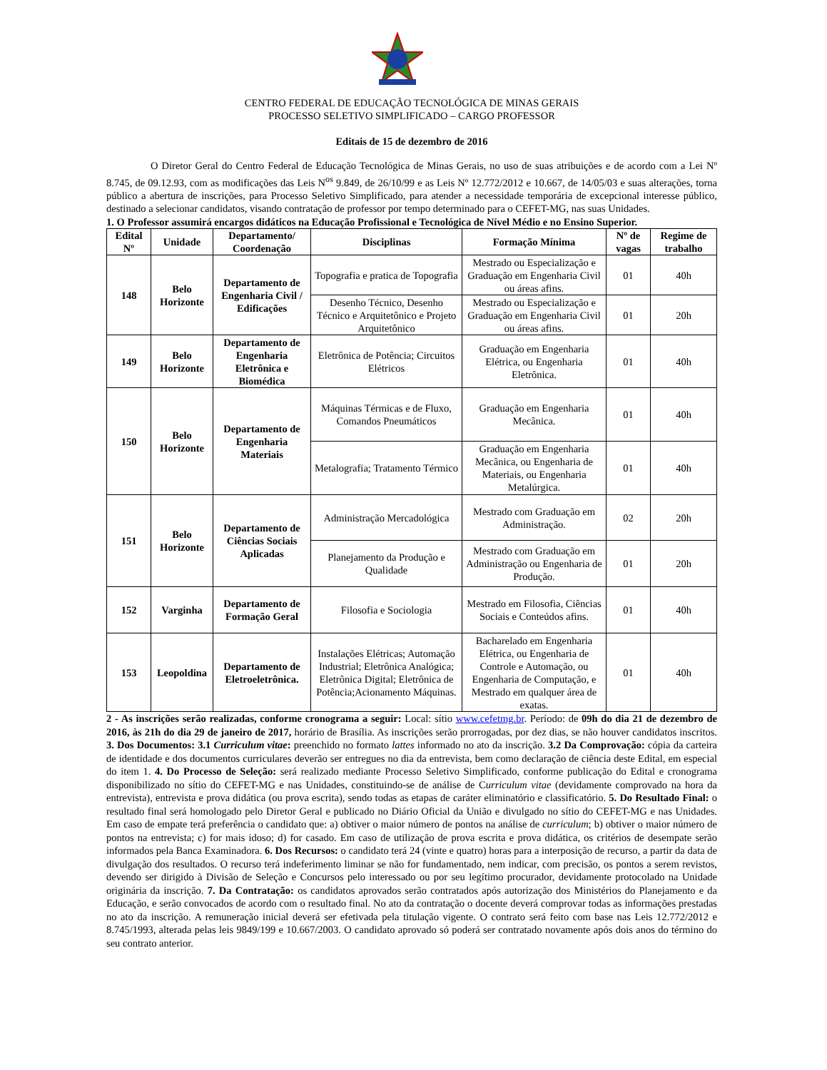CENTRO FEDERAL DE EDUCAÇÃO TECNOLÓGICA DE MINAS GERAIS
PROCESSO SELETIVO SIMPLIFICADO – CARGO PROFESSOR
Editais de 15 de dezembro de 2016
O Diretor Geral do Centro Federal de Educação Tecnológica de Minas Gerais, no uso de suas atribuições e de acordo com a Lei Nº 8.745, de 09.12.93, com as modificações das Leis N<sup>os</sup> 9.849, de 26/10/99 e as Leis Nº 12.772/2012 e 10.667, de 14/05/03 e suas alterações, torna público a abertura de inscrições, para Processo Seletivo Simplificado, para atender a necessidade temporária de excepcional interesse público, destinado a selecionar candidatos, visando contratação de professor por tempo determinado para o CEFET-MG, nas suas Unidades.
1. O Professor assumirá encargos didáticos na Educação Profissional e Tecnológica de Nível Médio e no Ensino Superior.
| Edital Nº | Unidade | Departamento/ Coordenação | Disciplinas | Formação Mínima | Nº de vagas | Regime de trabalho |
| --- | --- | --- | --- | --- | --- | --- |
| 148 | Belo Horizonte | Departamento de Engenharia Civil / Edificações | Topografia e pratica de Topografia | Mestrado ou Especialização e Graduação em Engenharia Civil ou áreas afins. | 01 | 40h |
| | | | Desenho Técnico, Desenho Técnico e Arquitetônico e Projeto Arquitetônico | Mestrado ou Especialização e Graduação em Engenharia Civil ou áreas afins. | 01 | 20h |
| 149 | Belo Horizonte | Departamento de Engenharia Eletrônica e Biomédica | Eletrônica de Potência; Circuitos Elétricos | Graduação em Engenharia Elétrica, ou Engenharia Eletrônica. | 01 | 40h |
| 150 | Belo Horizonte | Departamento de Engenharia Materiais | Máquinas Térmicas e de Fluxo, Comandos Pneumáticos | Graduação em Engenharia Mecânica. | 01 | 40h |
| | | | Metalografia; Tratamento Térmico | Graduação em Engenharia Mecânica, ou Engenharia de Materiais, ou Engenharia Metalúrgica. | 01 | 40h |
| 151 | Belo Horizonte | Departamento de Ciências Sociais Aplicadas | Administração Mercadológica | Mestrado com Graduação em Administração. | 02 | 20h |
| | | | Planejamento da Produção e Qualidade | Mestrado com Graduação em Administração ou Engenharia de Produção. | 01 | 20h |
| 152 | Varginha | Departamento de Formação Geral | Filosofia e Sociologia | Mestrado em Filosofia, Ciências Sociais e Conteúdos afins. | 01 | 40h |
| 153 | Leopoldina | Departamento de Eletroeletrônica. | Instalações Elétricas; Automação Industrial; Eletrônica Analógica; Eletrônica Digital; Eletrônica de Potência;Acionamento Máquinas. | Bacharelado em Engenharia Elétrica, ou Engenharia de Controle e Automação, ou Engenharia de Computação, e Mestrado em qualquer área de exatas. | 01 | 40h |
2 - As inscrições serão realizadas, conforme cronograma a seguir: Local: sítio www.cefetmg.br. Período: de 09h do dia 21 de dezembro de 2016, às 21h do dia 29 de janeiro de 2017, horário de Brasília. As inscrições serão prorrogadas, por dez dias, se não houver candidatos inscritos. 3. Dos Documentos: 3.1 Curriculum vitae: preenchido no formato lattes informado no ato da inscrição. 3.2 Da Comprovação: cópia da carteira de identidade e dos documentos curriculares deverão ser entregues no dia da entrevista, bem como declaração de ciência deste Edital, em especial do item 1. 4. Do Processo de Seleção: será realizado mediante Processo Seletivo Simplificado, conforme publicação do Edital e cronograma disponibilizado no sítio do CEFET-MG e nas Unidades, constituindo-se de análise de Curriculum vitae (devidamente comprovado na hora da entrevista), entrevista e prova didática (ou prova escrita), sendo todas as etapas de caráter eliminatório e classificatório. 5. Do Resultado Final: o resultado final será homologado pelo Diretor Geral e publicado no Diário Oficial da União e divulgado no sítio do CEFET-MG e nas Unidades. Em caso de empate terá preferência o candidato que: a) obtiver o maior número de pontos na análise de curriculum; b) obtiver o maior número de pontos na entrevista; c) for mais idoso; d) for casado. Em caso de utilização de prova escrita e prova didática, os critérios de desempate serão informados pela Banca Examinadora. 6. Dos Recursos: o candidato terá 24 (vinte e quatro) horas para a interposição de recurso, a partir da data de divulgação dos resultados. O recurso terá indeferimento liminar se não for fundamentado, nem indicar, com precisão, os pontos a serem revistos, devendo ser dirigido à Divisão de Seleção e Concursos pelo interessado ou por seu legítimo procurador, devidamente protocolado na Unidade originária da inscrição. 7. Da Contratação: os candidatos aprovados serão contratados após autorização dos Ministérios do Planejamento e da Educação, e serão convocados de acordo com o resultado final. No ato da contratação o docente deverá comprovar todas as informações prestadas no ato da inscrição. A remuneração inicial deverá ser efetivada pela titulação vigente. O contrato será feito com base nas Leis 12.772/2012 e 8.745/1993, alterada pelas leis 9849/199 e 10.667/2003. O candidato aprovado só poderá ser contratado novamente após dois anos do término do seu contrato anterior.